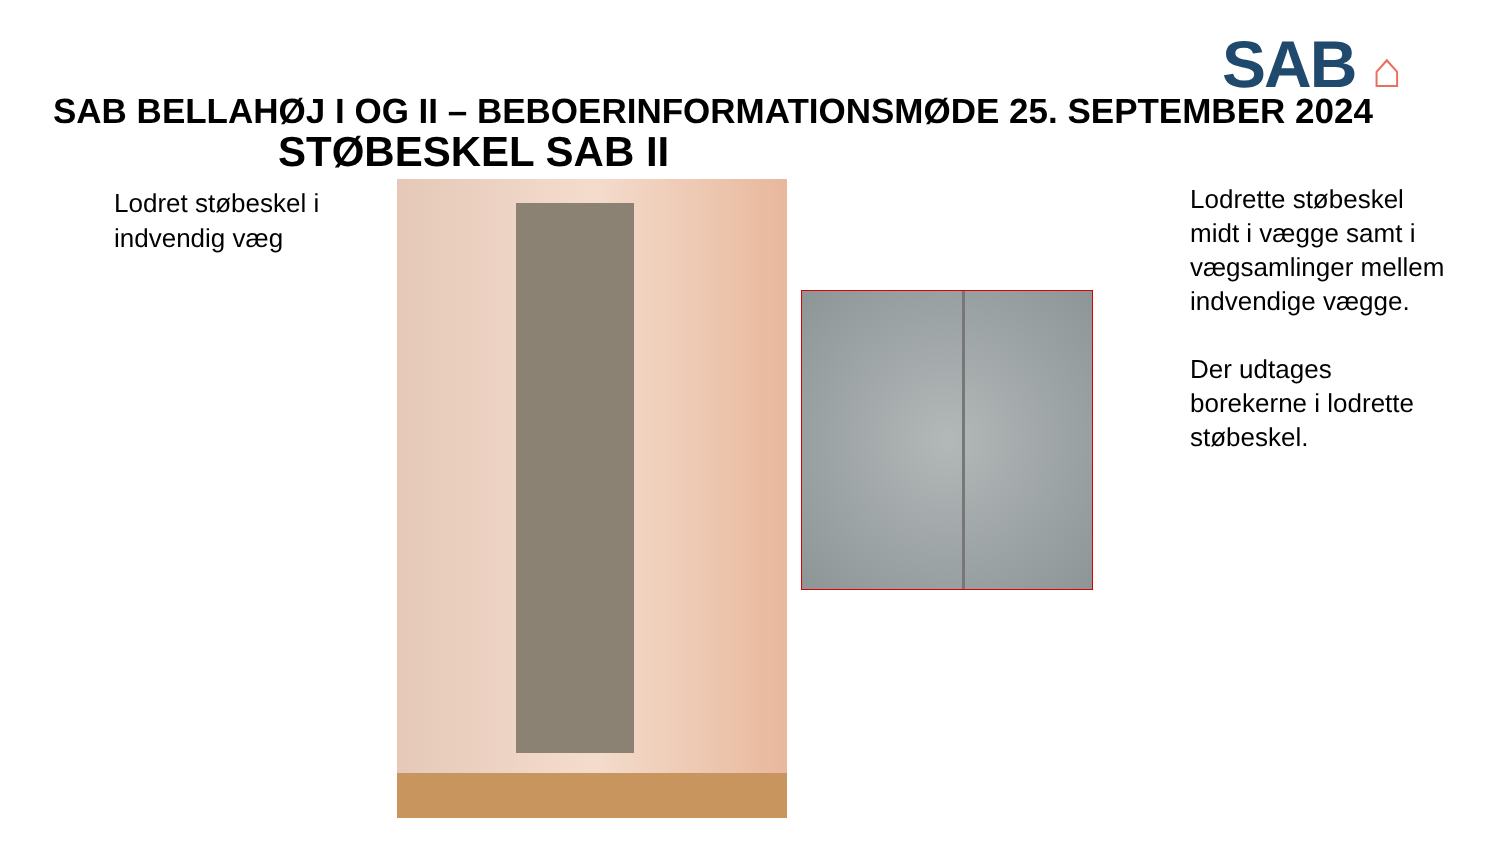SAB ⌂
SAB BELLAHØJ I OG II – BEBOERINFORMATIONSMØDE 25. SEPTEMBER 2024
STØBESKEL SAB II
Lodret støbeskel i indvendig væg
Lodrette støbeskel midt i vægge samt i vægsamlinger mellem indvendige vægge.
Der udtages borekerne i lodrette støbeskel.